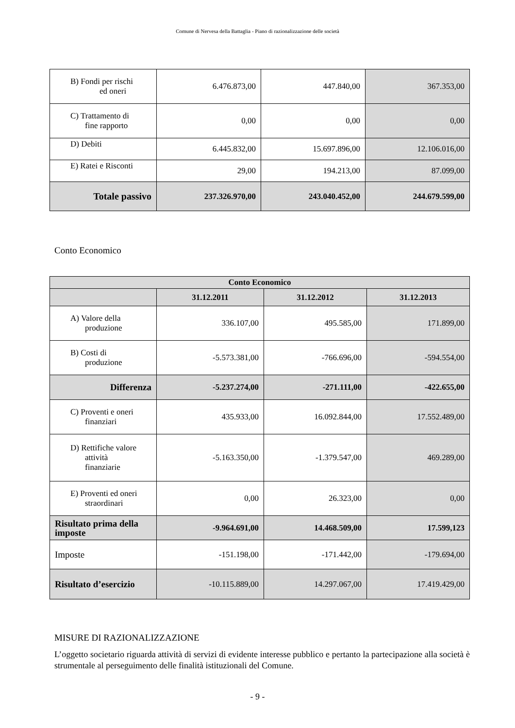Comune di Nervesa della Battaglia - Piano di razionalizzazione delle società
| B) Fondi per rischi ed oneri | 6.476.873,00 | 447.840,00 | 367.353,00 |
| C) Trattamento di fine rapporto | 0,00 | 0,00 | 0,00 |
| D) Debiti | 6.445.832,00 | 15.697.896,00 | 12.106.016,00 |
| E) Ratei e Risconti | 29,00 | 194.213,00 | 87.099,00 |
| Totale passivo | 237.326.970,00 | 243.040.452,00 | 244.679.599,00 |
Conto Economico
| Conto Economico | | | |
| --- | --- | --- | --- |
| | 31.12.2011 | 31.12.2012 | 31.12.2013 |
| A) Valore della produzione | 336.107,00 | 495.585,00 | 171.899,00 |
| B) Costi di produzione | -5.573.381,00 | -766.696,00 | -594.554,00 |
| Differenza | -5.237.274,00 | -271.111,00 | -422.655,00 |
| C) Proventi e oneri finanziari | 435.933,00 | 16.092.844,00 | 17.552.489,00 |
| D) Rettifiche valore attività finanziarie | -5.163.350,00 | -1.379.547,00 | 469.289,00 |
| E) Proventi ed oneri straordinari | 0,00 | 26.323,00 | 0,00 |
| Risultato prima della imposte | -9.964.691,00 | 14.468.509,00 | 17.599,123 |
| Imposte | -151.198,00 | -171.442,00 | -179.694,00 |
| Risultato d’esercizio | -10.115.889,00 | 14.297.067,00 | 17.419.429,00 |
MISURE DI RAZIONALIZZAZIONE
L’oggetto societario riguarda attività di servizi di evidente interesse pubblico e pertanto la partecipazione alla società è strumentale al perseguimento delle finalità istituzionali del Comune.
- 9 -